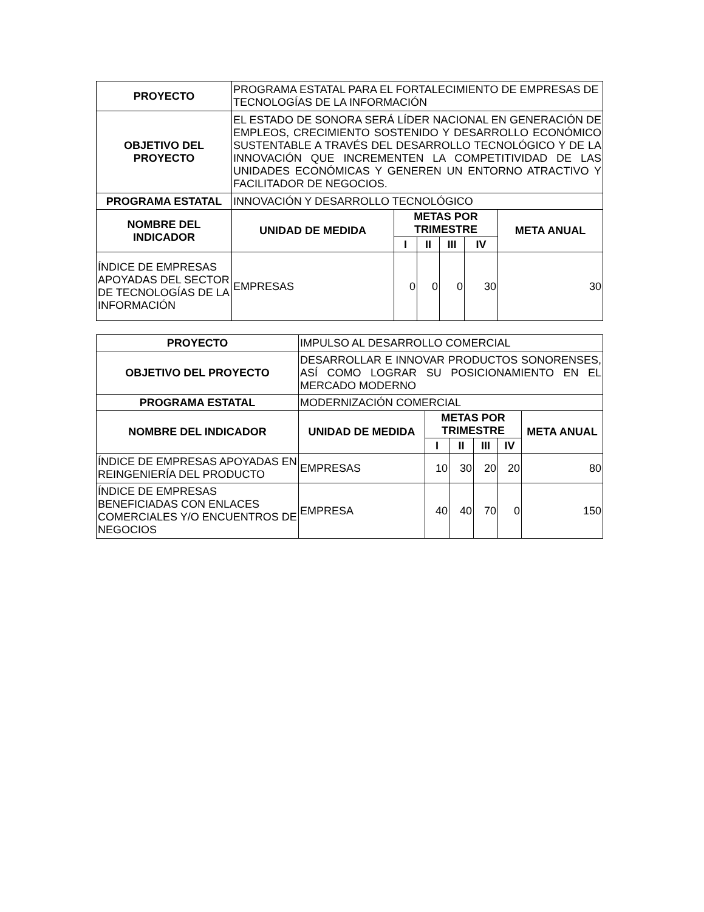| PROYECTO | PROGRAMA ESTATAL PARA EL FORTALECIMIENTO DE EMPRESAS DE TECNOLOGÍAS DE LA INFORMACIÓN | | | | | |
| OBJETIVO DEL PROYECTO | EL ESTADO DE SONORA SERÁ LÍDER NACIONAL EN GENERACIÓN DE EMPLEOS, CRECIMIENTO SOSTENIDO Y DESARROLLO ECONÓMICO SUSTENTABLE A TRAVÉS DEL DESARROLLO TECNOLÓGICO Y DE LA INNOVACIÓN QUE INCREMENTEN LA COMPETITIVIDAD DE LAS UNIDADES ECONÓMICAS Y GENEREN UN ENTORNO ATRACTIVO Y FACILITADOR DE NEGOCIOS. | | | | | |
| PROGRAMA ESTATAL | INNOVACIÓN Y DESARROLLO TECNOLÓGICO | | | | | |
| NOMBRE DEL INDICADOR | UNIDAD DE MEDIDA | METAS POR TRIMESTRE | | | | META ANUAL |
| | | I | II | III | IV | |
| ÍNDICE DE EMPRESAS APOYADAS DEL SECTOR DE TECNOLOGÍAS DE LA INFORMACIÓN | EMPRESAS | 0 | 0 | 0 | 30 | 30 |
| PROYECTO | IMPULSO AL DESARROLLO COMERCIAL | | | | | |
| OBJETIVO DEL PROYECTO | DESARROLLAR E INNOVAR PRODUCTOS SONORENSES, ASÍ COMO LOGRAR SU POSICIONAMIENTO EN EL MERCADO MODERNO | | | | | |
| PROGRAMA ESTATAL | MODERNIZACIÓN COMERCIAL | | | | | |
| NOMBRE DEL INDICADOR | UNIDAD DE MEDIDA | METAS POR TRIMESTRE | | | | META ANUAL |
| | | I | II | III | IV | |
| ÍNDICE DE EMPRESAS APOYADAS EN REINGENIERÍA DEL PRODUCTO | EMPRESAS | 10 | 30 | 20 | 20 | 80 |
| ÍNDICE DE EMPRESAS BENEFICIADAS CON ENLACES COMERCIALES Y/O ENCUENTROS DE NEGOCIOS | EMPRESA | 40 | 40 | 70 | 0 | 150 |